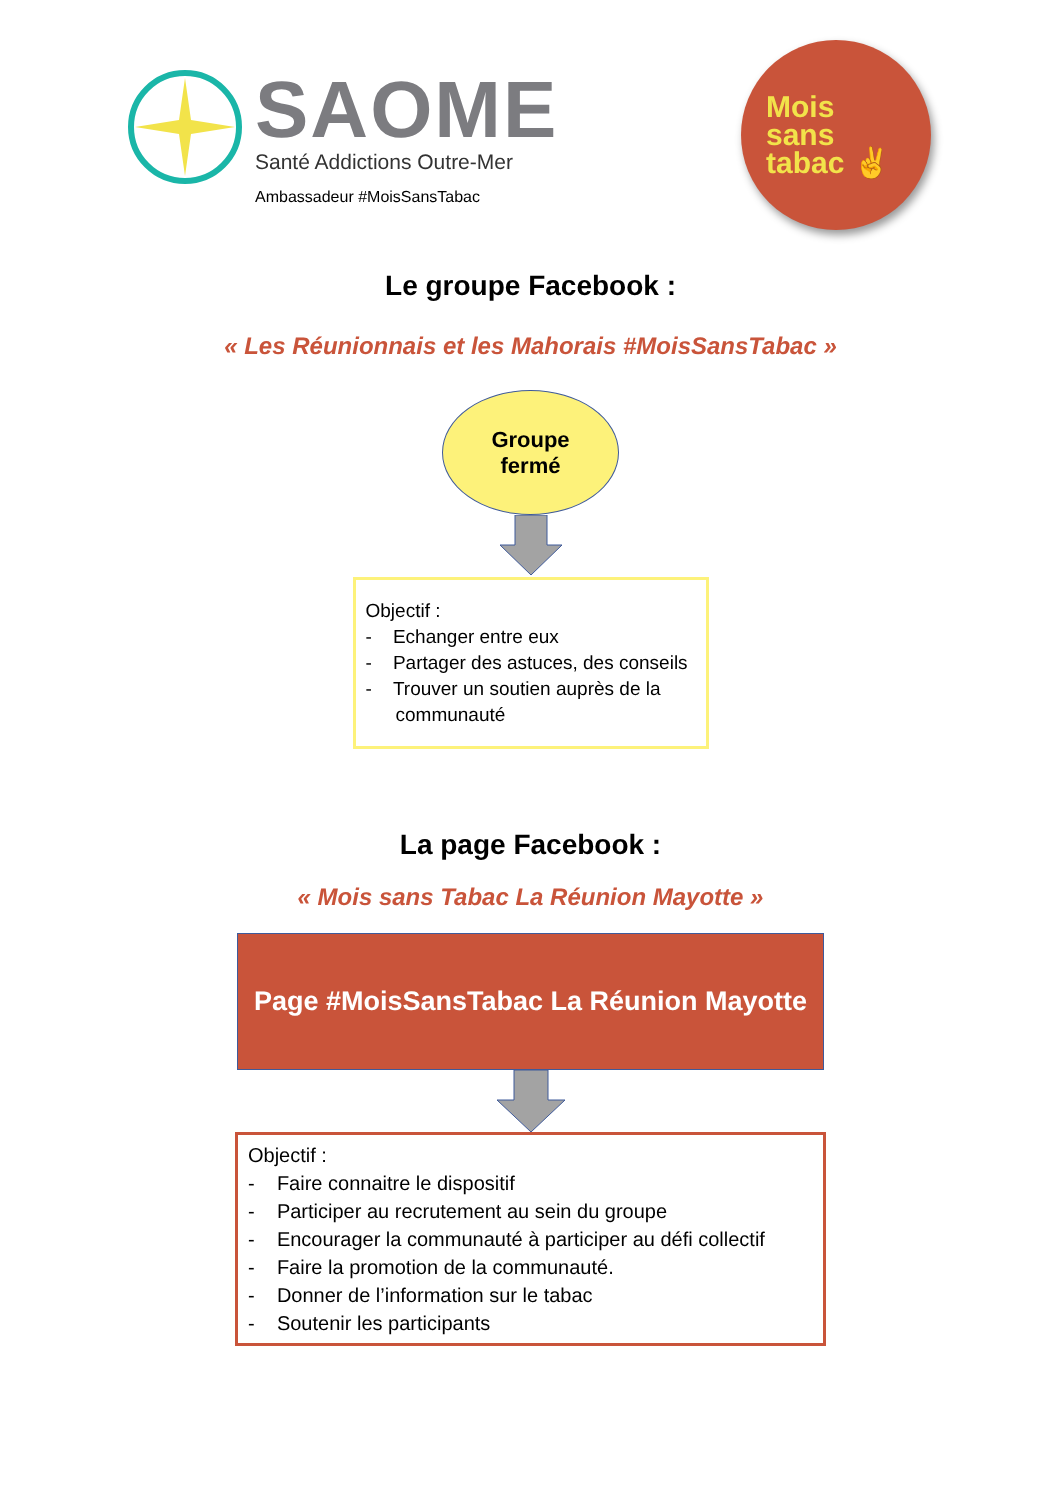SAOME
Santé Addictions Outre-Mer
Ambassadeur #MoisSansTabac
Mois
sans
tabac ✌
Le groupe Facebook :
« Les Réunionnais et les Mahorais #MoisSansTabac »
Groupe
fermé
Objectif :
- Echanger entre eux
- Partager des astuces, des conseils
- Trouver un soutien auprès de la communauté
La page Facebook :
« Mois sans Tabac La Réunion Mayotte »
Page #MoisSansTabac La Réunion Mayotte
Objectif :
- Faire connaitre le dispositif
- Participer au recrutement au sein du groupe
- Encourager la communauté à participer au défi collectif
- Faire la promotion de la communauté.
- Donner de l’information sur le tabac
- Soutenir les participants